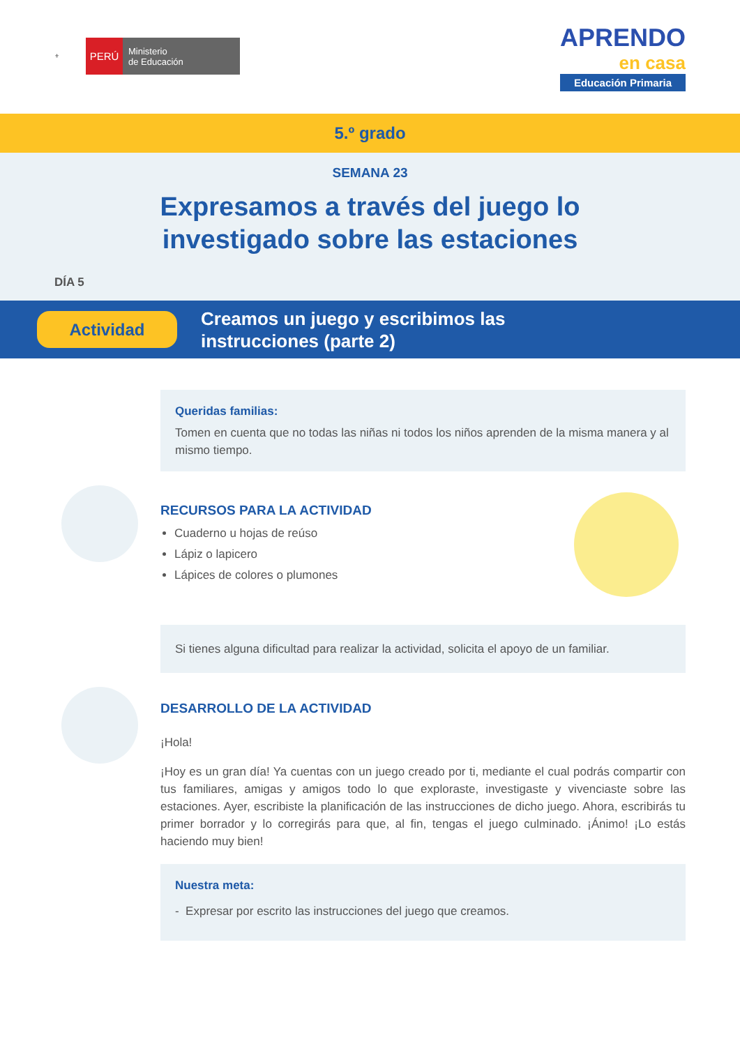⚜
PERÚ
Ministerio
de Educación
APRENDO
en casa
Educación Primaria
5.º grado
SEMANA 23
Expresamos a través del juego lo
investigado sobre las estaciones
DÍA 5
Actividad
Creamos un juego y escribimos las
instrucciones (parte 2)
Queridas familias:
Tomen en cuenta que no todas las niñas ni todos los niños aprenden de la misma manera y al mismo tiempo.
RECURSOS PARA LA ACTIVIDAD
Cuaderno u hojas de reúso
Lápiz o lapicero
Lápices de colores o plumones
Si tienes alguna dificultad para realizar la actividad, solicita el apoyo de un familiar.
DESARROLLO DE LA ACTIVIDAD
¡Hola!
¡Hoy es un gran día! Ya cuentas con un juego creado por ti, mediante el cual podrás compartir con tus familiares, amigas y amigos todo lo que exploraste, investigaste y vivenciaste sobre las estaciones. Ayer, escribiste la planificación de las instrucciones de dicho juego. Ahora, escribirás tu primer borrador y lo corregirás para que, al fin, tengas el juego culminado. ¡Ánimo! ¡Lo estás haciendo muy bien!
Nuestra meta:
- Expresar por escrito las instrucciones del juego que creamos.